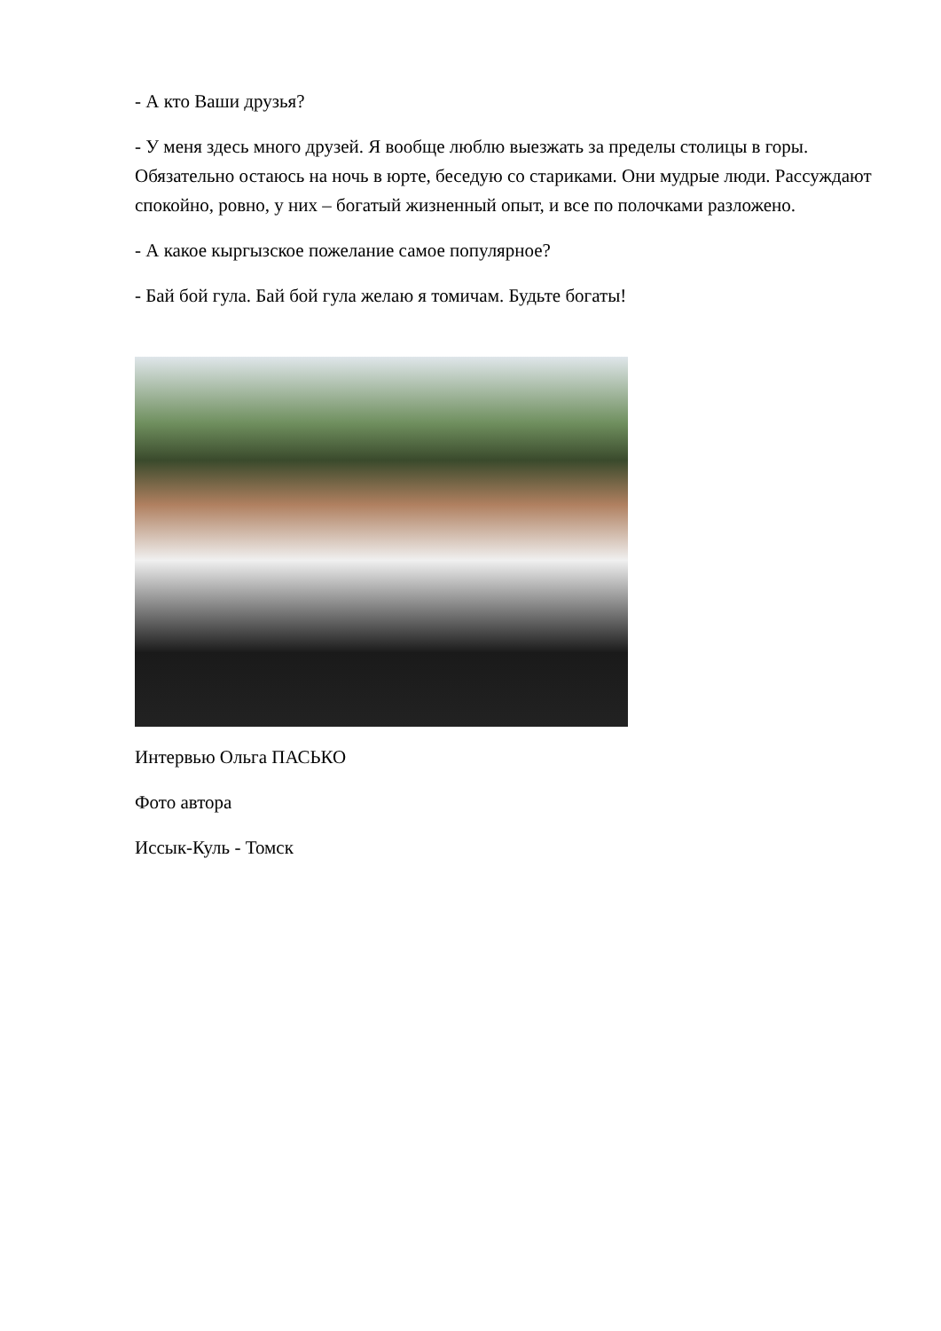- А кто Ваши друзья?
- У меня здесь много друзей. Я вообще люблю выезжать за пределы столицы в горы. Обязательно остаюсь на ночь в юрте, беседую со стариками. Они мудрые люди. Рассуждают спокойно, ровно, у них – богатый жизненный опыт, и все по полочками разложено.
- А какое кыргызское пожелание самое популярное?
- Бай бой гула. Бай бой гула желаю я томичам. Будьте богаты!
Интервью Ольга ПАСЬКО
Фото автора
Иссык-Куль - Томск